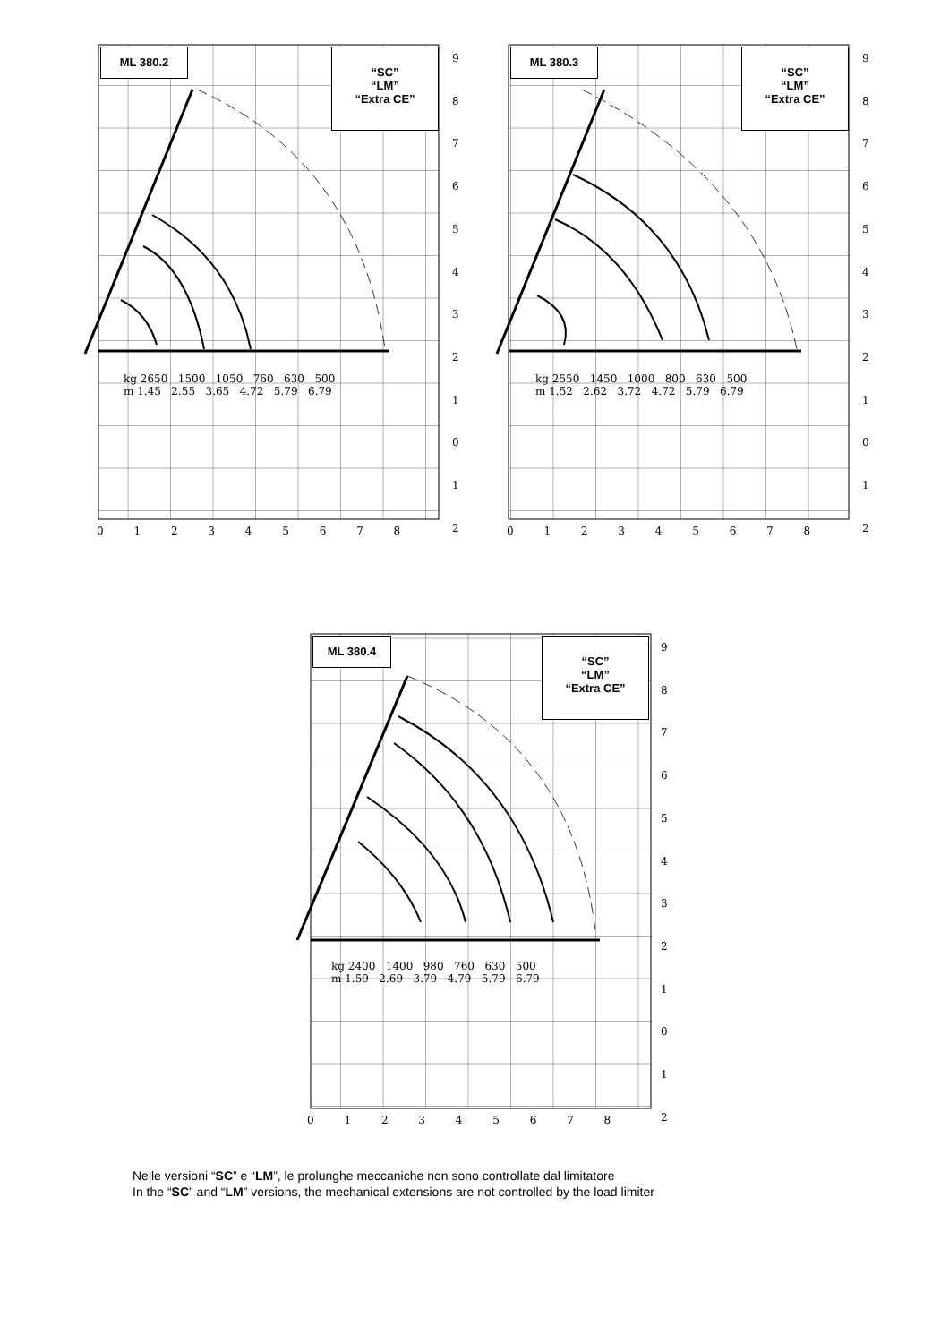ML 380.2
“SC”
“LM”
“Extra CE”
kg 2650 1500 1050 760 630 500
m 1.45 2.55 3.65 4.72 5.79 6.79
0 1 2 3 4 5 6 7 8
9
8
7
6
5
4
3
2
1
0
1
2
ML 380.3
“SC”
“LM”
“Extra CE”
kg 2550 1450 1000 800 630 500
m 1.52 2.62 3.72 4.72 5.79 6.79
0 1 2 3 4 5 6 7 8
9
8
7
6
5
4
3
2
1
0
1
2
ML 380.4
“SC”
“LM”
“Extra CE”
kg 2400 1400 980 760 630 500
m 1.59 2.69 3.79 4.79 5.79 6.79
0 1 2 3 4 5 6 7 8
9
8
7
6
5
4
3
2
1
0
1
2
Nelle versioni “SC” e “LM”, le prolunghe meccaniche non sono controllate dal limitatore
In the “SC” and “LM” versions, the mechanical extensions are not controlled by the load limiter